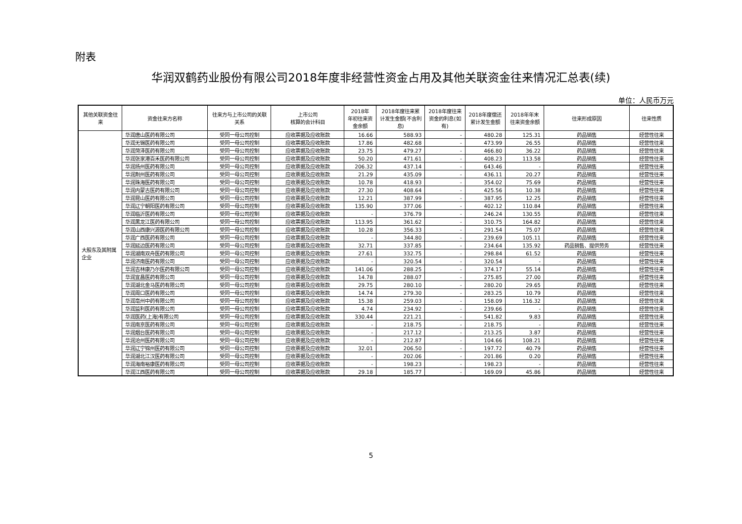附表
华润双鹤药业股份有限公司2018年度非经营性资金占用及其他关联资金往来情况汇总表(续)
单位：人民币万元
| 其他关联资金往来 | 资金往来方名称 | 往来方与上市公司的关联关系 | 上市公司 核算的会计科目 | 2018年 年初往来资金余额 | 2018年度往来累计发生金额(不含利息) | 2018年度往来资金的利息(如有) | 2018年度偿还累计发生金额 | 2018年年末往来资金余额 | 往来形成原因 | 往来性质 |
| --- | --- | --- | --- | --- | --- | --- | --- | --- | --- | --- |
| 大股东及其附属企业 | 华润唐山医药有限公司 | 受同一母公司控制 | 应收票据及应收账款 | 16.66 | 588.93 | - | 480.28 | 125.31 | 药品销售 | 经营性往来 |
| | 华润无锡医药有限公司 | 受同一母公司控制 | 应收票据及应收账款 | 17.86 | 482.68 | - | 473.99 | 26.55 | 药品销售 | 经营性往来 |
| | 华润菏泽医药有限公司 | 受同一母公司控制 | 应收票据及应收账款 | 23.75 | 479.27 | - | 466.80 | 36.22 | 药品销售 | 经营性往来 |
| | 华润张家港百禾医药有限公司 | 受同一母公司控制 | 应收票据及应收账款 | 50.20 | 471.61 | - | 408.23 | 113.58 | 药品销售 | 经营性往来 |
| | 华润扬州医药有限公司 | 受同一母公司控制 | 应收票据及应收账款 | 206.32 | 437.14 | - | 643.46 | - | 药品销售 | 经营性往来 |
| | 华润荆州医药有限公司 | 受同一母公司控制 | 应收票据及应收账款 | 21.29 | 435.09 | - | 436.11 | 20.27 | 药品销售 | 经营性往来 |
| | 华润珠海医药有限公司 | 受同一母公司控制 | 应收票据及应收账款 | 10.78 | 418.93 | - | 354.02 | 75.69 | 药品销售 | 经营性往来 |
| | 华润内蒙古医药有限公司 | 受同一母公司控制 | 应收票据及应收账款 | 27.30 | 408.64 | - | 425.56 | 10.38 | 药品销售 | 经营性往来 |
| | 华润昆山医药有限公司 | 受同一母公司控制 | 应收票据及应收账款 | 12.21 | 387.99 | - | 387.95 | 12.25 | 药品销售 | 经营性往来 |
| | 华润辽宁朝阳医药有限公司 | 受同一母公司控制 | 应收票据及应收账款 | 135.90 | 377.06 | - | 402.12 | 110.84 | 药品销售 | 经营性往来 |
| | 华润临沂医药有限公司 | 受同一母公司控制 | 应收票据及应收账款 | - | 376.79 | - | 246.24 | 130.55 | 药品销售 | 经营性往来 |
| | 华润黑龙江医药有限公司 | 受同一母公司控制 | 应收票据及应收账款 | 113.95 | 361.62 | - | 310.75 | 164.82 | 药品销售 | 经营性往来 |
| | 华润山西康兴源医药有限公司 | 受同一母公司控制 | 应收票据及应收账款 | 10.28 | 356.33 | - | 291.54 | 75.07 | 药品销售 | 经营性往来 |
| | 华润广西医药有限公司 | 受同一母公司控制 | 应收票据及应收账款 | - | 344.80 | - | 239.69 | 105.11 | 药品销售 | 经营性往来 |
| | 华润延边医药有限公司 | 受同一母公司控制 | 应收票据及应收账款 | 32.71 | 337.85 | - | 234.64 | 135.92 | 药品销售、提供劳务 | 经营性往来 |
| | 华润湖南双舟医药有限公司 | 受同一母公司控制 | 应收票据及应收账款 | 27.61 | 332.75 | - | 298.84 | 61.52 | 药品销售 | 经营性往来 |
| | 华润济南医药有限公司 | 受同一母公司控制 | 应收票据及应收账款 | - | 320.54 | - | 320.54 | - | 药品销售 | 经营性往来 |
| | 华润吉林康乃尔医药有限公司 | 受同一母公司控制 | 应收票据及应收账款 | 141.06 | 288.25 | - | 374.17 | 55.14 | 药品销售 | 经营性往来 |
| | 华润宜昌医药有限公司 | 受同一母公司控制 | 应收票据及应收账款 | 14.78 | 288.07 | - | 275.85 | 27.00 | 药品销售 | 经营性往来 |
| | 华润湖北金马医药有限公司 | 受同一母公司控制 | 应收票据及应收账款 | 29.75 | 280.10 | - | 280.20 | 29.65 | 药品销售 | 经营性往来 |
| | 华润周口医药有限公司 | 受同一母公司控制 | 应收票据及应收账款 | 14.74 | 279.30 | - | 283.25 | 10.79 | 药品销售 | 经营性往来 |
| | 华润亳州中药有限公司 | 受同一母公司控制 | 应收票据及应收账款 | 15.38 | 259.03 | - | 158.09 | 116.32 | 药品销售 | 经营性往来 |
| | 华润监利医药有限公司 | 受同一母公司控制 | 应收票据及应收账款 | 4.74 | 234.92 | - | 239.66 | - | 药品销售 | 经营性往来 |
| | 华润医药(上海)有限公司 | 受同一母公司控制 | 应收票据及应收账款 | 330.44 | 221.21 | - | 541.82 | 9.83 | 药品销售 | 经营性往来 |
| | 华润南京医药有限公司 | 受同一母公司控制 | 应收票据及应收账款 | - | 218.75 | - | 218.75 | - | 药品销售 | 经营性往来 |
| | 华润烟台医药有限公司 | 受同一母公司控制 | 应收票据及应收账款 | - | 217.12 | - | 213.25 | 3.87 | 药品销售 | 经营性往来 |
| | 华润沧州医药有限公司 | 受同一母公司控制 | 应收票据及应收账款 | - | 212.87 | - | 104.66 | 108.21 | 药品销售 | 经营性往来 |
| | 华润辽宁锦州医药有限公司 | 受同一母公司控制 | 应收票据及应收账款 | 32.01 | 206.50 | - | 197.72 | 40.79 | 药品销售 | 经营性往来 |
| | 华润湖北江汉医药有限公司 | 受同一母公司控制 | 应收票据及应收账款 | - | 202.06 | - | 201.86 | 0.20 | 药品销售 | 经营性往来 |
| | 华润海南裕康医药有限公司 | 受同一母公司控制 | 应收票据及应收账款 | - | 198.23 | - | 198.23 | - | 药品销售 | 经营性往来 |
| | 华润江西医药有限公司 | 受同一母公司控制 | 应收票据及应收账款 | 29.18 | 185.77 | - | 169.09 | 45.86 | 药品销售 | 经营性往来 |
5